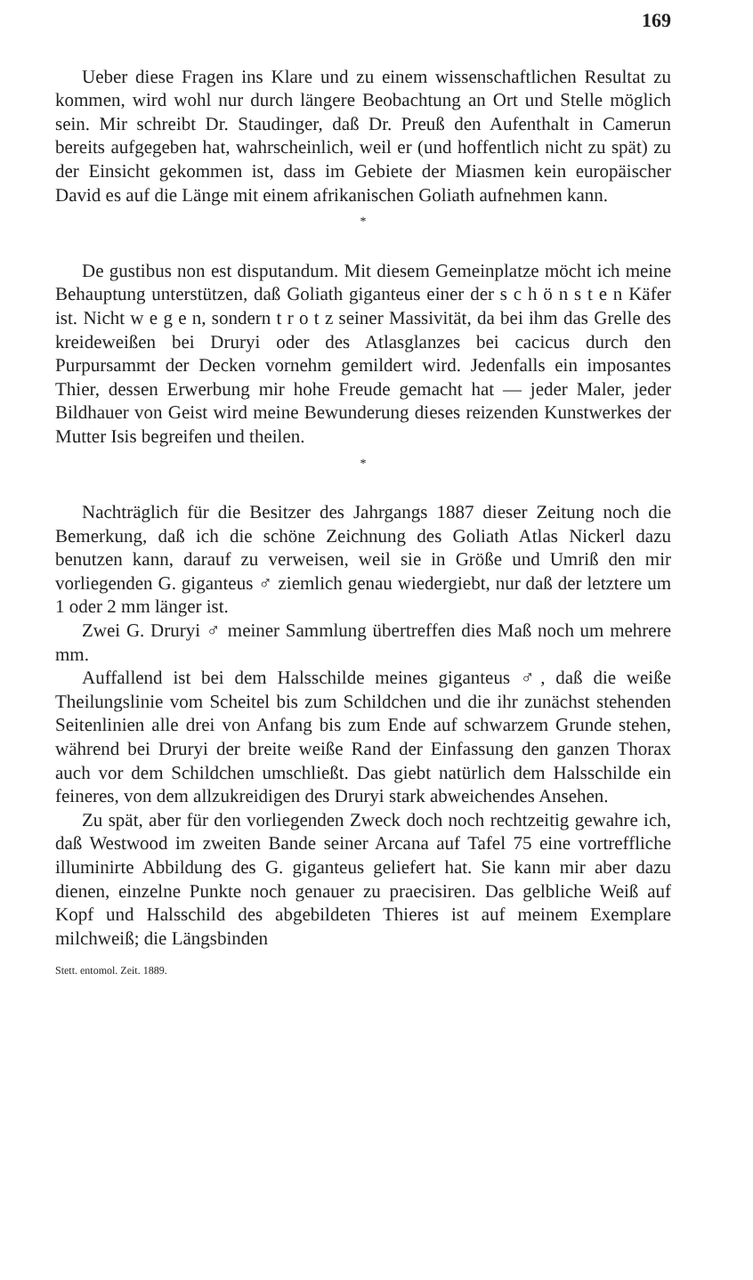169
Ueber diese Fragen ins Klare und zu einem wissenschaftlichen Resultat zu kommen, wird wohl nur durch längere Beobachtung an Ort und Stelle möglich sein. Mir schreibt Dr. Staudinger, daß Dr. Preuß den Aufenthalt in Camerun bereits aufgegeben hat, wahrscheinlich, weil er (und hoffentlich nicht zu spät) zu der Einsicht gekommen ist, dass im Gebiete der Miasmen kein europäischer David es auf die Länge mit einem afrikanischen Goliath aufnehmen kann.
*
De gustibus non est disputandum. Mit diesem Gemeinplatze möcht ich meine Behauptung unterstützen, daß Goliath giganteus einer der s c h ö n s t e n Käfer ist. Nicht w e g e n, sondern t r o t z seiner Massivität, da bei ihm das Grelle des kreideweißen bei Druryi oder des Atlasglanzes bei cacicus durch den Purpursammt der Decken vornehm gemildert wird. Jedenfalls ein imposantes Thier, dessen Erwerbung mir hohe Freude gemacht hat — jeder Maler, jeder Bildhauer von Geist wird meine Bewunderung dieses reizenden Kunstwerkes der Mutter Isis begreifen und theilen.
*
Nachträglich für die Besitzer des Jahrgangs 1887 dieser Zeitung noch die Bemerkung, daß ich die schöne Zeichnung des Goliath Atlas Nickerl dazu benutzen kann, darauf zu verweisen, weil sie in Größe und Umriß den mir vorliegenden G. giganteus ♂ ziemlich genau wiedergiebt, nur daß der letztere um 1 oder 2 mm länger ist.
Zwei G. Druryi ♂ meiner Sammlung übertreffen dies Maß noch um mehrere mm.
Auffallend ist bei dem Halsschilde meines giganteus ♂, daß die weiße Theilungslinie vom Scheitel bis zum Schildchen und die ihr zunächst stehenden Seitenlinien alle drei von Anfang bis zum Ende auf schwarzem Grunde stehen, während bei Druryi der breite weiße Rand der Einfassung den ganzen Thorax auch vor dem Schildchen umschließt. Das giebt natürlich dem Halsschilde ein feineres, von dem allzukreidigen des Druryi stark abweichendes Ansehen.
Zu spät, aber für den vorliegenden Zweck doch noch rechtzeitig gewahre ich, daß Westwood im zweiten Bande seiner Arcana auf Tafel 75 eine vortreffliche illuminirte Abbildung des G. giganteus geliefert hat. Sie kann mir aber dazu dienen, einzelne Punkte noch genauer zu praecisiren. Das gelbliche Weiß auf Kopf und Halsschild des abgebildeten Thieres ist auf meinem Exemplare milchweiß; die Längsbinden
Stett. entomol. Zeit. 1889.